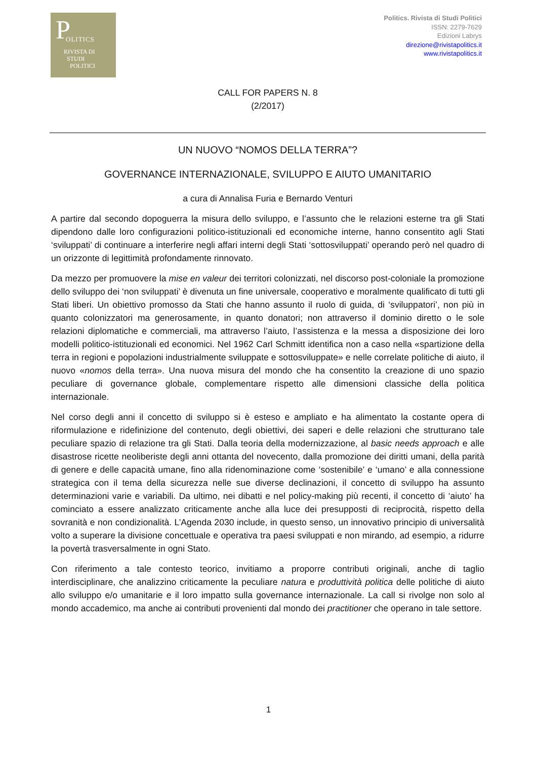P OLITICS
RIVISTA DI
STUDI
POLITICI
Politics. Rivista di Studi Politici
ISSN: 2279-7629
Edizioni Labrys
direzione@rivistapolitics.it
www.rivistapolitics.it
CALL FOR PAPERS N. 8
(2/2017)
UN NUOVO “NOMOS DELLA TERRA”?
GOVERNANCE INTERNAZIONALE, SVILUPPO E AIUTO UMANITARIO
a cura di Annalisa Furia e Bernardo Venturi
A partire dal secondo dopoguerra la misura dello sviluppo, e l’assunto che le relazioni esterne tra gli Stati dipendono dalle loro configurazioni politico-istituzionali ed economiche interne, hanno consentito agli Stati ‘sviluppati’ di continuare a interferire negli affari interni degli Stati ‘sottosviluppati’ operando però nel quadro di un orizzonte di legittimità profondamente rinnovato.
Da mezzo per promuovere la mise en valeur dei territori colonizzati, nel discorso post-coloniale la promozione dello sviluppo dei ‘non sviluppati’ è divenuta un fine universale, cooperativo e moralmente qualificato di tutti gli Stati liberi. Un obiettivo promosso da Stati che hanno assunto il ruolo di guida, di ‘sviluppatori’, non più in quanto colonizzatori ma generosamente, in quanto donatori; non attraverso il dominio diretto o le sole relazioni diplomatiche e commerciali, ma attraverso l’aiuto, l’assistenza e la messa a disposizione dei loro modelli politico-istituzionali ed economici. Nel 1962 Carl Schmitt identifica non a caso nella «spartizione della terra in regioni e popolazioni industrialmente sviluppate e sottosviluppate» e nelle correlate politiche di aiuto, il nuovo «nomos della terra». Una nuova misura del mondo che ha consentito la creazione di uno spazio peculiare di governance globale, complementare rispetto alle dimensioni classiche della politica internazionale.
Nel corso degli anni il concetto di sviluppo si è esteso e ampliato e ha alimentato la costante opera di riformulazione e ridefinizione del contenuto, degli obiettivi, dei saperi e delle relazioni che strutturano tale peculiare spazio di relazione tra gli Stati. Dalla teoria della modernizzazione, al basic needs approach e alle disastrose ricette neoliberiste degli anni ottanta del novecento, dalla promozione dei diritti umani, della parità di genere e delle capacità umane, fino alla ridenominazione come ‘sostenibile’ e ‘umano’ e alla connessione strategica con il tema della sicurezza nelle sue diverse declinazioni, il concetto di sviluppo ha assunto determinazioni varie e variabili. Da ultimo, nei dibatti e nel policy-making più recenti, il concetto di ‘aiuto’ ha cominciato a essere analizzato criticamente anche alla luce dei presupposti di reciprocità, rispetto della sovranità e non condizionalità. L’Agenda 2030 include, in questo senso, un innovativo principio di universalità volto a superare la divisione concettuale e operativa tra paesi sviluppati e non mirando, ad esempio, a ridurre la povertà trasversalmente in ogni Stato.
Con riferimento a tale contesto teorico, invitiamo a proporre contributi originali, anche di taglio interdisciplinare, che analizzino criticamente la peculiare natura e produttività politica delle politiche di aiuto allo sviluppo e/o umanitarie e il loro impatto sulla governance internazionale. La call si rivolge non solo al mondo accademico, ma anche ai contributi provenienti dal mondo dei practitioner che operano in tale settore.
1